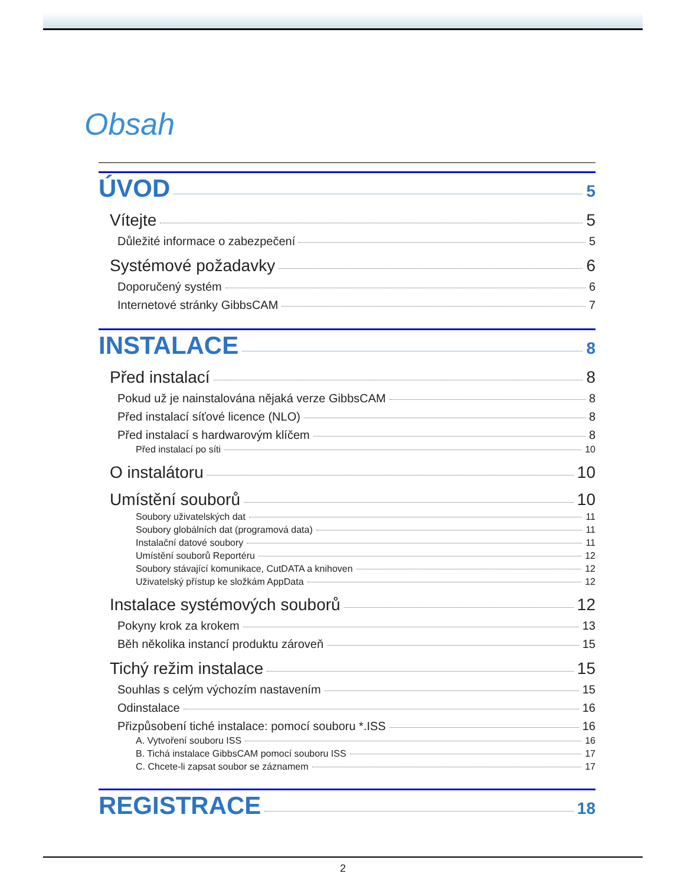Obsah
ÚVOD 5
Vítejte 5
Důležité informace o zabezpečení 5
Systémové požadavky 6
Doporučený systém 6
Internetové stránky GibbsCAM 7
INSTALACE 8
Před instalací 8
Pokud už je nainstalována nějaká verze GibbsCAM 8
Před instalací síťové licence (NLO) 8
Před instalací s hardwarovým klíčem 8
Před instalací po síti 10
O instalátoru 10
Umístění souborů 10
Soubory uživatelských dat 11
Soubory globálních dat (programová data) 11
Instalační datové soubory 11
Umístění souborů Reportéru 12
Soubory stávající komunikace, CutDATA a knihoven 12
Uživatelský přístup ke složkám AppData 12
Instalace systémových souborů 12
Pokyny krok za krokem 13
Běh několika instancí produktu zároveň 15
Tichý režim instalace 15
Souhlas s celým výchozím nastavením 15
Odinstalace 16
Přizpůsobení tiché instalace: pomocí souboru *.ISS 16
A. Vytvoření souboru ISS 16
B. Tichá instalace GibbsCAM pomocí souboru ISS 17
C. Chcete-li zapsat soubor se záznamem 17
REGISTRACE 18
2